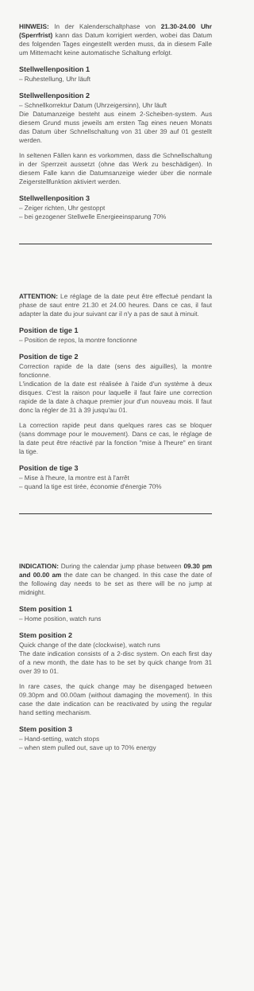HINWEIS: In der Kalenderschaltphase von 21.30-24.00 Uhr (Sperrfrist) kann das Datum korrigiert werden, wobei das Datum des folgenden Tages eingestellt werden muss, da in diesem Falle um Mitternacht keine automatische Schaltung erfolgt.
Stellwellenposition 1
– Ruhestellung, Uhr läuft
Stellwellenposition 2
– Schnellkorrektur Datum (Uhrzeigersinn), Uhr läuft
Die Datumanzeige besteht aus einem 2-Scheiben-system. Aus diesem Grund muss jeweils am ersten Tag eines neuen Monats das Datum über Schnellschaltung von 31 über 39 auf 01 gestellt werden.
In seltenen Fällen kann es vorkommen, dass die Schnellschaltung in der Sperrzeit aussetzt (ohne das Werk zu beschädigen). In diesem Falle kann die Datumsanzeige wieder über die normale Zeigerstellfunktion aktiviert werden.
Stellwellenposition 3
– Zeiger richten, Uhr gestoppt
– bei gezogener Stellwelle Energieeinsparung 70%
ATTENTION: Le réglage de la date peut être effectué pendant la phase de saut entre 21.30 et 24.00 heures. Dans ce cas, il faut adapter la date du jour suivant car il n'y a pas de saut à minuit.
Position de tige 1
– Position de repos, la montre fonctionne
Position de tige 2
Correction rapide de la date (sens des aiguilles), la montre fonctionne.
L'indication de la date est réalisée à l'aide d'un système à deux disques. C'est la raison pour laquelle il faut faire une correction rapide de la date à chaque premier jour d'un nouveau mois. Il faut donc la régler de 31 à 39 jusqu'au 01.
La correction rapide peut dans quelques rares cas se bloquer (sans dommage pour le mouvement). Dans ce cas, le réglage de la date peut être réactivé par la fonction "mise à l'heure" en tirant la tige.
Position de tige 3
– Mise à l'heure, la montre est à l'arrêt
– quand la tige est tirée, économie d'énergie 70%
INDICATION: During the calendar jump phase between 09.30 pm and 00.00 am the date can be changed. In this case the date of the following day needs to be set as there will be no jump at midnight.
Stem position 1
– Home position, watch runs
Stem position 2
Quick change of the date (clockwise), watch runs
The date indication consists of a 2-disc system. On each first day of a new month, the date has to be set by quick change from 31 over 39 to 01.
In rare cases, the quick change may be disengaged between 09.30pm and 00.00am (without damaging the movement). In this case the date indication can be reactivated by using the regular hand setting mechanism.
Stem position 3
– Hand-setting, watch stops
– when stem pulled out, save up to 70% energy